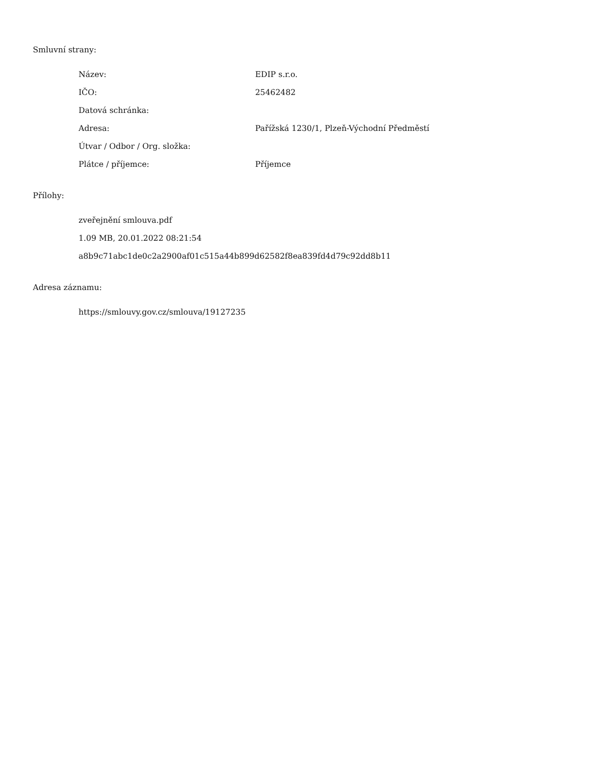Smluvní strany:
| Název: | EDIP s.r.o. |
| IČO: | 25462482 |
| Datová schránka: | |
| Adresa: | Pařížská 1230/1, Plzeň-Východní Předměstí |
| Útvar / Odbor / Org. složka: | |
| Plátce / příjemce: | Příjemce |
Přílohy:
zveřejnění smlouva.pdf
1.09 MB, 20.01.2022 08:21:54
a8b9c71abc1de0c2a2900af01c515a44b899d62582f8ea839fd4d79c92dd8b11
Adresa záznamu:
https://smlouvy.gov.cz/smlouva/19127235